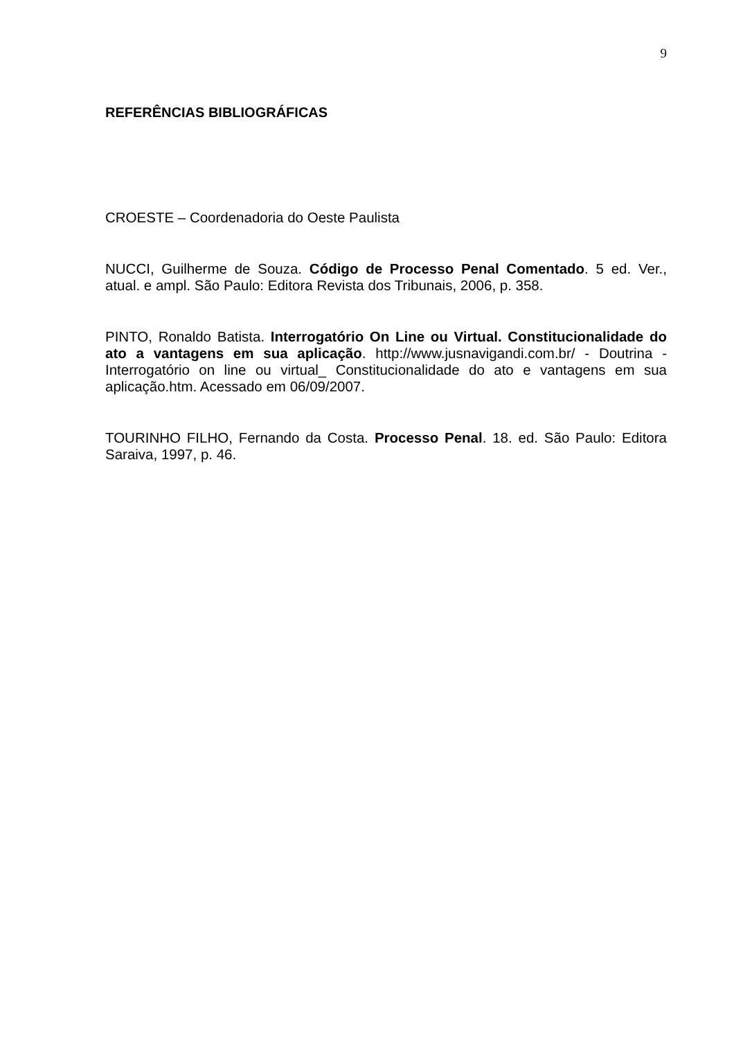9
REFERÊNCIAS BIBLIOGRÁFICAS
CROESTE – Coordenadoria do Oeste Paulista
NUCCI, Guilherme de Souza. Código de Processo Penal Comentado. 5 ed. Ver., atual. e ampl. São Paulo: Editora Revista dos Tribunais, 2006, p. 358.
PINTO, Ronaldo Batista. Interrogatório On Line ou Virtual. Constitucionalidade do ato a vantagens em sua aplicação. http://www.jusnavigandi.com.br/ - Doutrina - Interrogatório on line ou virtual_ Constitucionalidade do ato e vantagens em sua aplicação.htm. Acessado em 06/09/2007.
TOURINHO FILHO, Fernando da Costa. Processo Penal. 18. ed. São Paulo: Editora Saraiva, 1997, p. 46.